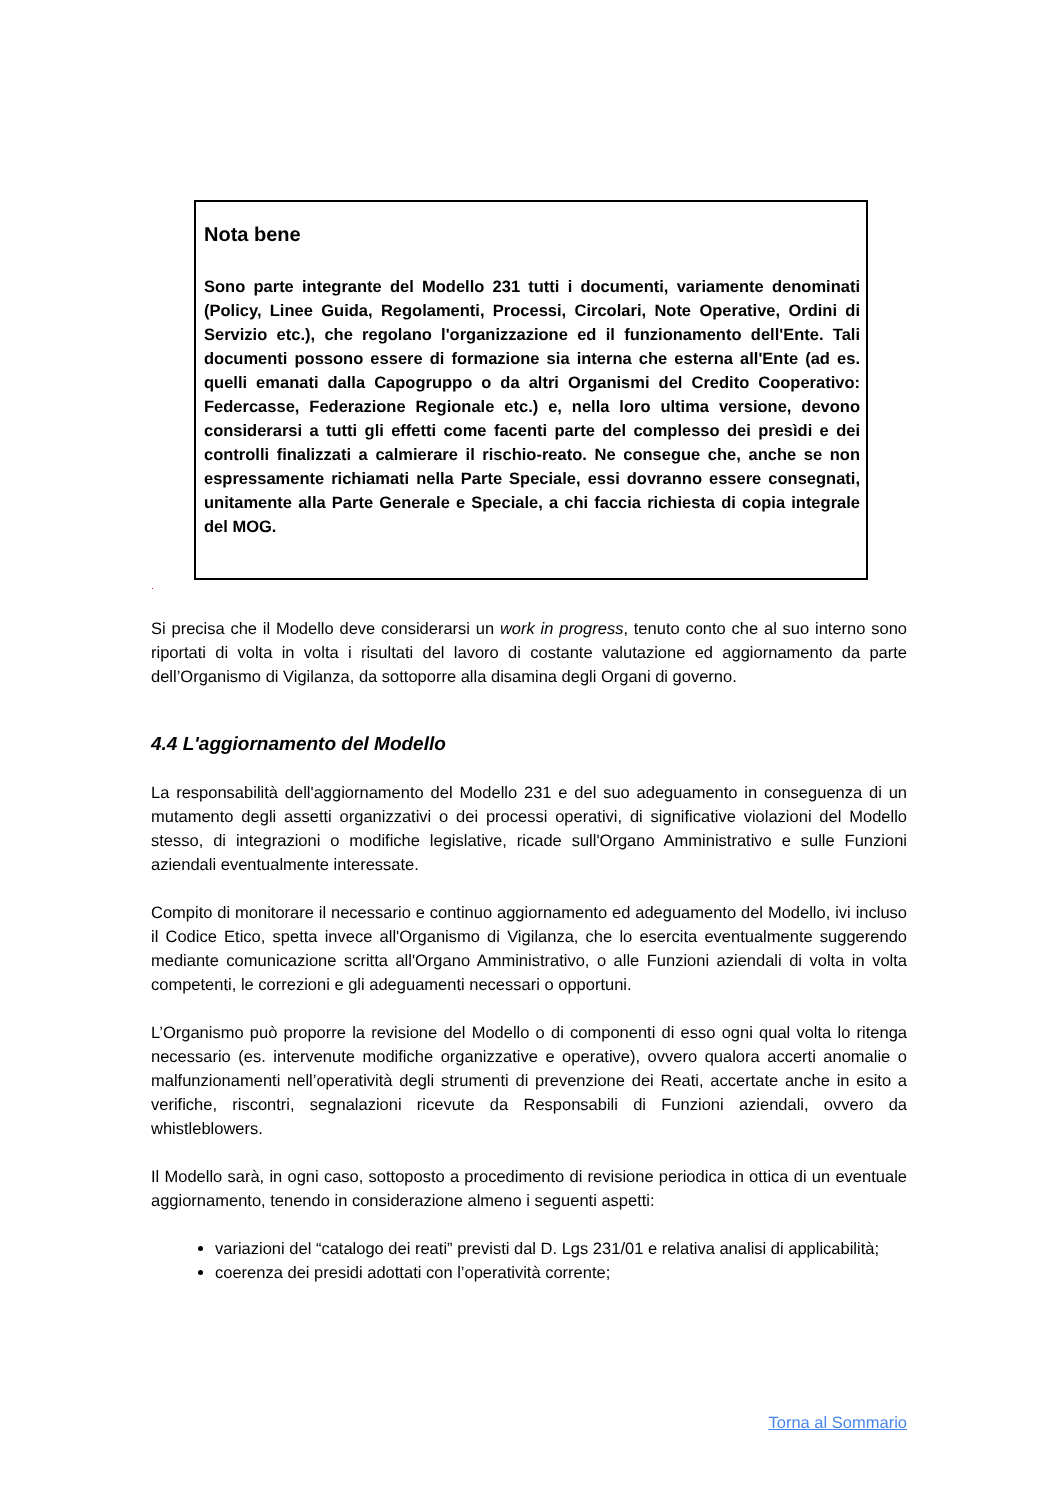Nota bene
Sono parte integrante del Modello 231 tutti i documenti, variamente denominati (Policy, Linee Guida, Regolamenti, Processi, Circolari, Note Operative, Ordini di Servizio etc.), che regolano l'organizzazione ed il funzionamento dell'Ente. Tali documenti possono essere di formazione sia interna che esterna all'Ente (ad es. quelli emanati dalla Capogruppo o da altri Organismi del Credito Cooperativo: Federcasse, Federazione Regionale etc.) e, nella loro ultima versione, devono considerarsi a tutti gli effetti come facenti parte del complesso dei presìdi e dei controlli finalizzati a calmierare il rischio-reato. Ne consegue che, anche se non espressamente richiamati nella Parte Speciale, essi dovranno essere consegnati, unitamente alla Parte Generale e Speciale, a chi faccia richiesta di copia integrale del MOG.
.
Si precisa che il Modello deve considerarsi un work in progress, tenuto conto che al suo interno sono riportati di volta in volta i risultati del lavoro di costante valutazione ed aggiornamento da parte dell’Organismo di Vigilanza, da sottoporre alla disamina degli Organi di governo.
4.4 L'aggiornamento del Modello
La responsabilità dell'aggiornamento del Modello 231 e del suo adeguamento in conseguenza di un mutamento degli assetti organizzativi o dei processi operativi, di significative violazioni del Modello stesso, di integrazioni o modifiche legislative, ricade sull'Organo Amministrativo e sulle Funzioni aziendali eventualmente interessate.
Compito di monitorare il necessario e continuo aggiornamento ed adeguamento del Modello, ivi incluso il Codice Etico, spetta invece all'Organismo di Vigilanza, che lo esercita eventualmente suggerendo mediante comunicazione scritta all'Organo Amministrativo, o alle Funzioni aziendali di volta in volta competenti, le correzioni e gli adeguamenti necessari o opportuni.
L’Organismo può proporre la revisione del Modello o di componenti di esso ogni qual volta lo ritenga necessario (es. intervenute modifiche organizzative e operative), ovvero qualora accerti anomalie o malfunzionamenti nell’operatività degli strumenti di prevenzione dei Reati, accertate anche in esito a verifiche, riscontri, segnalazioni ricevute da Responsabili di Funzioni aziendali, ovvero da whistleblowers.
Il Modello sarà, in ogni caso, sottoposto a procedimento di revisione periodica in ottica di un eventuale aggiornamento, tenendo in considerazione almeno i seguenti aspetti:
variazioni del “catalogo dei reati” previsti dal D. Lgs 231/01 e relativa analisi di applicabilità;
coerenza dei presidi adottati con l’operatività corrente;
Torna al Sommario